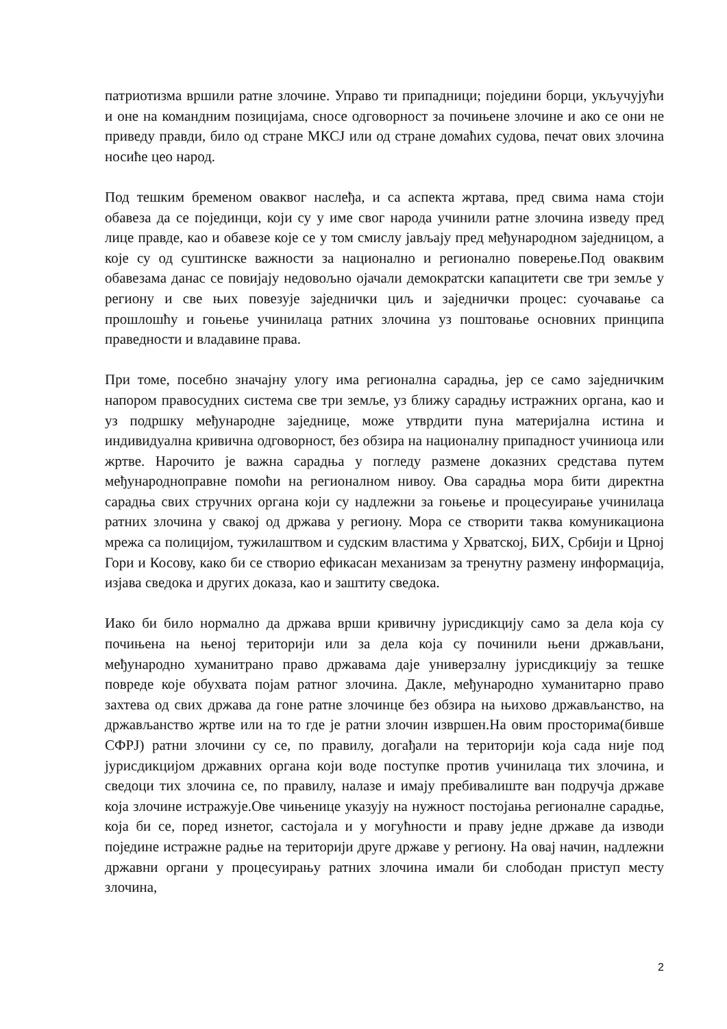патриотизма вршили ратне злочине. Управо ти припадници; поједини борци, укључујући и оне на командним позицијама, сносе одговорност за почињене злочине и ако се они не приведу правди, било од стране МКСЈ или од стране домаћих судова, печат ових злочина носиће цео народ.
Под тешким бременом оваквог наслеђа, и са аспекта жртава, пред свима нама стоји обавеза да се појединци, који су у име свог народа учинили ратне злочина изведу пред лице правде, као и обавезе које се у том смислу јављају пред међународном заједницом, а које су од суштинске важности за национално и регионално поверење.Под оваквим обавезама данас се повијају недовољно ојачали демократски капацитети све три земље у региону и све њих повезује заједнички циљ и заједнички процес: суочавање са прошлошћу и гоњење учинилаца ратних злочина уз поштовање основних принципа праведности и владавине права.
При томе, посебно значајну улогу има регионална сарадња, јер се само заједничким напором правосудних система све три земље, уз ближу сарадњу истражних органа, као и уз подршку међународне заједнице, може утврдити пуна материјална истина и индивидуална кривична одговорност, без обзира на националну припадност учиниоца или жртве. Нарочито је важна сарадња у погледу размене доказних средстава путем међународноправне помоћи на регионалном нивоу. Ова сарадња мора бити директна сарадња свих стручних органа који су надлежни за гоњење и процесуирање учинилаца ратних злочина у свакој од држава у региону. Мора се створити таква комуникациона мрежа са полицијом, тужилаштвом и судским властима у Хрватској, БИХ, Србији и Црној Гори и Косову, како би се створио ефикасан механизам за тренутну размену информација, изјава сведока и других доказа, као и заштиту сведока.
Иако би било нормално да држава врши кривичну јурисдикцију само за дела која су почињена на њеној територији или за дела која су починили њени држављани, међународно хуманитрано право државама даје универзалну јурисдикцију за тешке повреде које обухвата појам ратног злочина. Дакле, међународно хуманитарно право захтева од свих држава да гоне ратне злочинце без обзира на њихово држављанство, на држављанство жртве или на то где је ратни злочин извршен.На овим просторима(бивше СФРЈ) ратни злочини су се, по правилу, догађали на територији која сада није под јурисдикцијом државних органа који воде поступке против учинилаца тих злочина, и сведоци тих злочина се, по правилу, налазе и имају пребивалиште ван подручја државе која злочине истражује.Ове чињенице указују на нужност постојања регионалне сарадње, која би се, поред изнетог, састојала и у могућности и праву једне државе да изводи поједине истражне радње на територији друге државе у региону. На овај начин, надлежни државни органи у процесуирању ратних злочина имали би слободан приступ месту злочина,
2